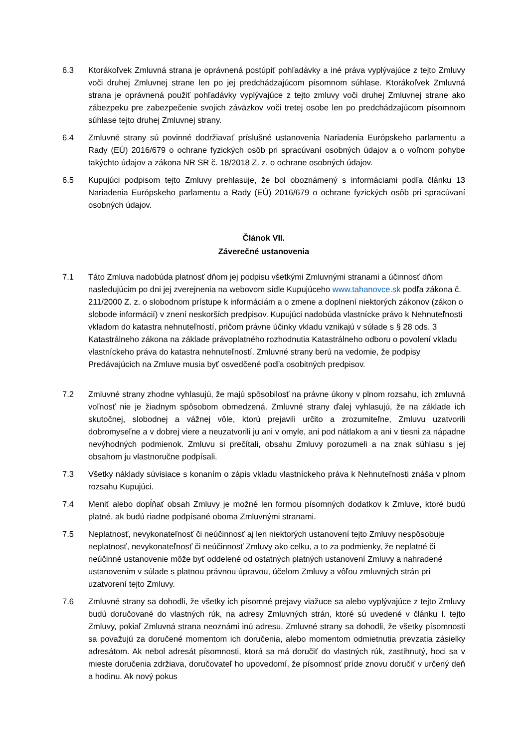6.3 Ktorákoľvek Zmluvná strana je oprávnená postúpiť pohľadávky a iné práva vyplývajúce z tejto Zmluvy voči druhej Zmluvnej strane len po jej predchádzajúcom písomnom súhlase. Ktorákoľvek Zmluvná strana je oprávnená použiť pohľadávky vyplývajúce z tejto zmluvy voči druhej Zmluvnej strane ako zábezpeku pre zabezpečenie svojich záväzkov voči tretej osobe len po predchádzajúcom písomnom súhlase tejto druhej Zmluvnej strany.
6.4 Zmluvné strany sú povinné dodržiavať príslušné ustanovenia Nariadenia Európskeho parlamentu a Rady (EÚ) 2016/679 o ochrane fyzických osôb pri spracúvaní osobných údajov a o voľnom pohybe takýchto údajov a zákona NR SR č. 18/2018 Z. z. o ochrane osobných údajov.
6.5 Kupujúci podpisom tejto Zmluvy prehlasuje, že bol oboznámený s informáciami podľa článku 13 Nariadenia Európskeho parlamentu a Rady (EÚ) 2016/679 o ochrane fyzických osôb pri spracúvaní osobných údajov.
Článok VII.
Záverečné ustanovenia
7.1 Táto Zmluva nadobúda platnosť dňom jej podpisu všetkými Zmluvnými stranami a účinnosť dňom nasledujúcim po dni jej zverejnenia na webovom sídle Kupujúceho www.tahanovce.sk podľa zákona č. 211/2000 Z. z. o slobodnom prístupe k informáciám a o zmene a doplnení niektorých zákonov (zákon o slobode informácií) v znení neskorších predpisov. Kupujúci nadobúda vlastnícke právo k Nehnuteľnosti vkladom do katastra nehnuteľností, pričom právne účinky vkladu vznikajú v súlade s § 28 ods. 3 Katastrálneho zákona na základe právoplatného rozhodnutia Katastrálneho odboru o povolení vkladu vlastníckeho práva do katastra nehnuteľností. Zmluvné strany berú na vedomie, že podpisy Predávajúcich na Zmluve musia byť osvedčené podľa osobitných predpisov.
7.2 Zmluvné strany zhodne vyhlasujú, že majú spôsobilosť na právne úkony v plnom rozsahu, ich zmluvná voľnosť nie je žiadnym spôsobom obmedzená. Zmluvné strany ďalej vyhlasujú, že na základe ich skutočnej, slobodnej a vážnej vôle, ktorú prejavili určito a zrozumiteľne, Zmluvu uzatvorili dobromyseľne a v dobrej viere a neuzatvorili ju ani v omyle, ani pod nátlakom a ani v tiesni za nápadne nevýhodných podmienok. Zmluvu si prečítali, obsahu Zmluvy porozumeli a na znak súhlasu s jej obsahom ju vlastnoručne podpísali.
7.3 Všetky náklady súvisiace s konaním o zápis vkladu vlastníckeho práva k Nehnuteľnosti znáša v plnom rozsahu Kupujúci.
7.4 Meniť alebo dopĺňať obsah Zmluvy je možné len formou písomných dodatkov k Zmluve, ktoré budú platné, ak budú riadne podpísané oboma Zmluvnými stranami.
7.5 Neplatnosť, nevykonateľnosť či neúčinnosť aj len niektorých ustanovení tejto Zmluvy nespôsobuje neplatnosť, nevykonateľnosť či neúčinnosť Zmluvy ako celku, a to za podmienky, že neplatné či neúčinné ustanovenie môže byť oddelené od ostatných platných ustanovení Zmluvy a nahradené ustanovením v súlade s platnou právnou úpravou, účelom Zmluvy a vôľou zmluvných strán pri uzatvorení tejto Zmluvy.
7.6 Zmluvné strany sa dohodli, že všetky ich písomné prejavy viažuce sa alebo vyplývajúce z tejto Zmluvy budú doručované do vlastných rúk, na adresy Zmluvných strán, ktoré sú uvedené v článku I. tejto Zmluvy, pokiaľ Zmluvná strana neoznámi inú adresu. Zmluvné strany sa dohodli, že všetky písomnosti sa považujú za doručené momentom ich doručenia, alebo momentom odmietnutia prevzatia zásielky adresátom. Ak nebol adresát písomnosti, ktorá sa má doručiť do vlastných rúk, zastihnutý, hoci sa v mieste doručenia zdržiava, doručovateľ ho upovedomí, že písomnosť príde znovu doručiť v určený deň a hodinu. Ak nový pokus